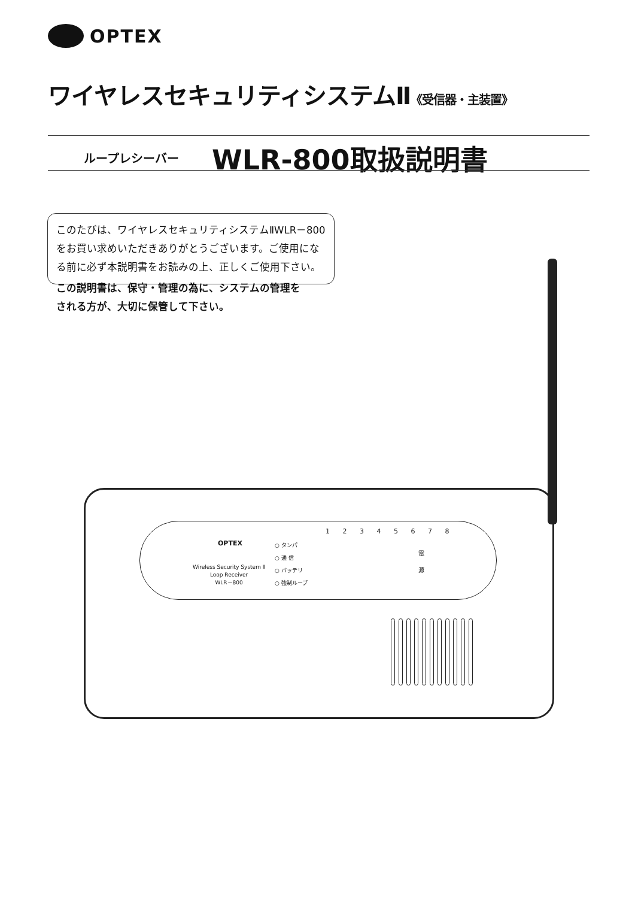OPTEX
ワイヤレスセキュリティシステムⅡ《受信器・主装置》
ループレシーバー WLR-800取扱説明書
このたびは、ワイヤレスセキュリティシステムⅡWLR－800をお買い求めいただきありがとうございます。ご使用になる前に必ず本説明書をお読みの上、正しくご使用下さい。
この説明書は、保守・管理の為に、システムの管理を
される方が、大切に保管して下さい。
OPTEX
Wireless Security System Ⅱ
Loop Receiver
WLR－800
○ タンパ
○ 通 信
○ バッテリ
○ 強制ループ
1 2 3 4 5 6 7 8
電
源